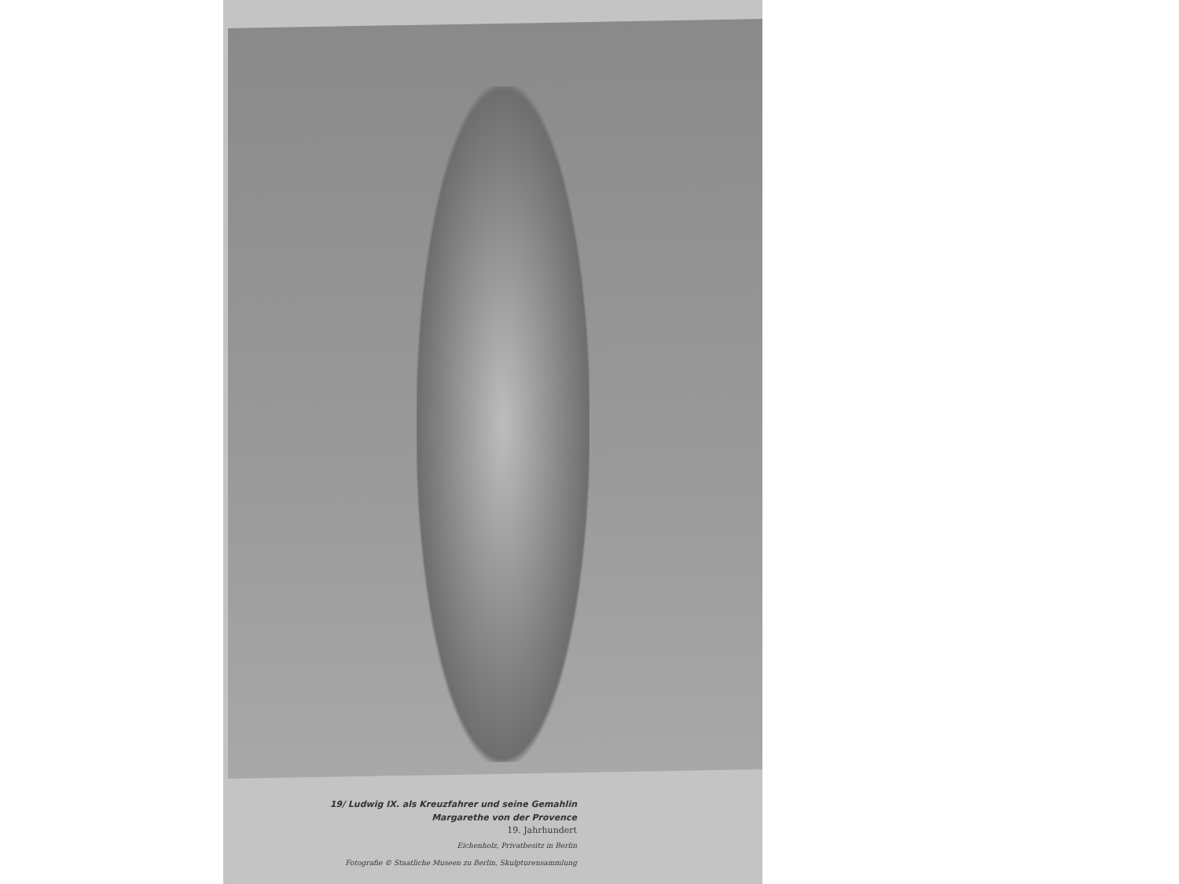19/ Ludwig IX. als Kreuzfahrer und seine Gemahlin
Margarethe von der Provence
19. Jahrhundert
Eichenholz, Privatbesitz in Berlin
Fotografie © Staatliche Museen zu Berlin, Skulpturensammlung